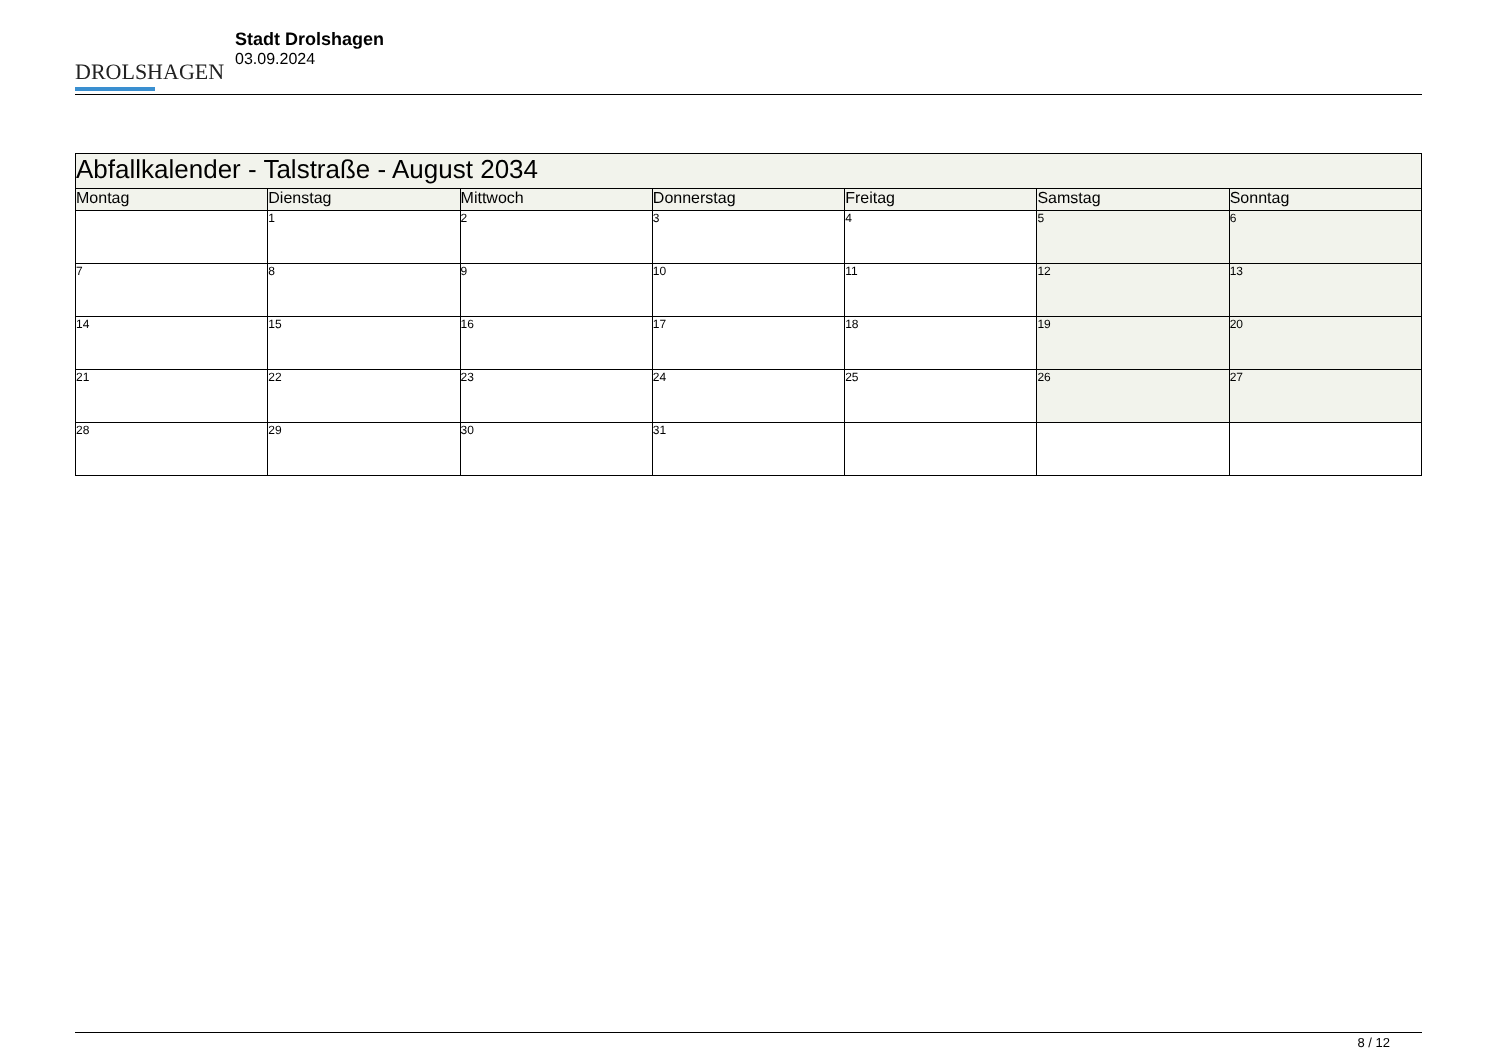DROLSHAGEN
Stadt Drolshagen
03.09.2024
| Abfallkalender - Talstraße - August 2034 | | | | | | |
| --- | --- | --- | --- | --- | --- | --- |
| Montag | Dienstag | Mittwoch | Donnerstag | Freitag | Samstag | Sonntag |
| | 1 | 2 | 3 | 4 | 5 | 6 |
| 7 | 8 | 9 | 10 | 11 | 12 | 13 |
| 14 | 15 | 16 | 17 | 18 | 19 | 20 |
| 21 | 22 | 23 | 24 | 25 | 26 | 27 |
| 28 | 29 | 30 | 31 | | | |
8 / 12